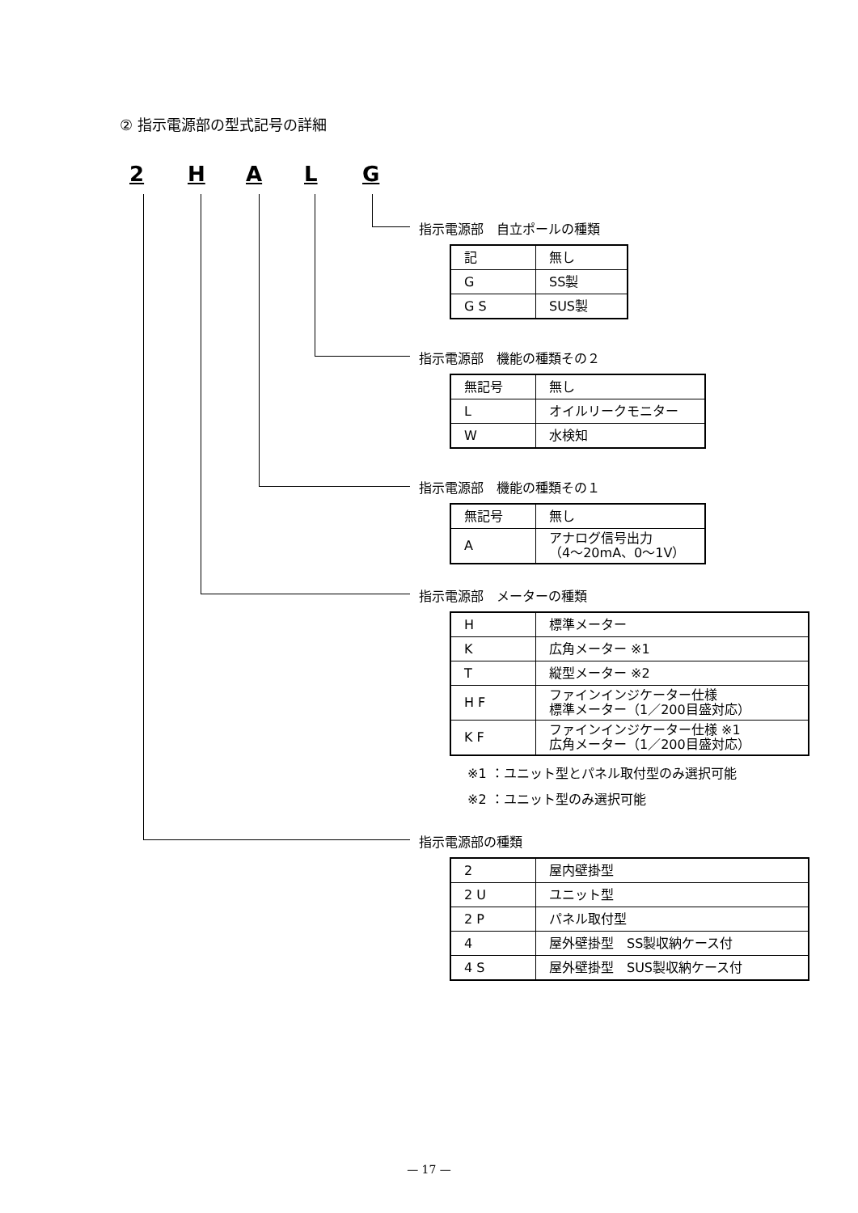② 指示電源部の型式記号の詳細
2 HALG
指示電源部　自立ポールの種類
| 記 | 無し |
| G | SS製 |
| G S | SUS製 |
指示電源部　機能の種類その２
| 無記号 | 無し |
| L | オイルリークモニター |
| W | 水検知 |
指示電源部　機能の種類その１
| 無記号 | 無し |
| A | アナログ信号出力 （4〜20mA、0〜1V） |
指示電源部　メーターの種類
| H | 標準メーター |
| K | 広角メーター ※1 |
| T | 縦型メーター ※2 |
| H F | ファインインジケーター仕様 標準メーター（1／200目盛対応） |
| K F | ファインインジケーター仕様 ※1 広角メーター（1／200目盛対応） |
※1 ：ユニット型とパネル取付型のみ選択可能
※2 ：ユニット型のみ選択可能
指示電源部の種類
| 2 | 屋内壁掛型 |
| 2 U | ユニット型 |
| 2 P | パネル取付型 |
| 4 | 屋外壁掛型 SS製収納ケース付 |
| 4 S | 屋外壁掛型 SUS製収納ケース付 |
— 17 —